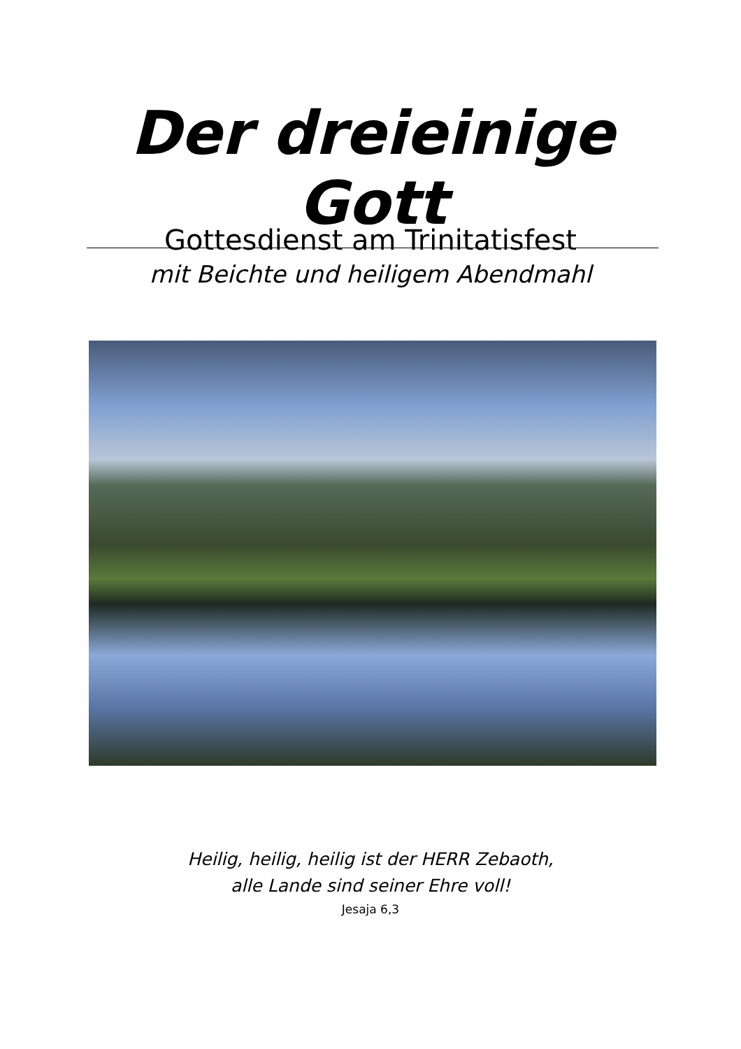Der dreieinige Gott
Gottesdienst am Trinitatisfest
mit Beichte und heiligem Abendmahl
Heilig, heilig, heilig ist der HERR Zebaoth,
alle Lande sind seiner Ehre voll!
Jesaja 6,3